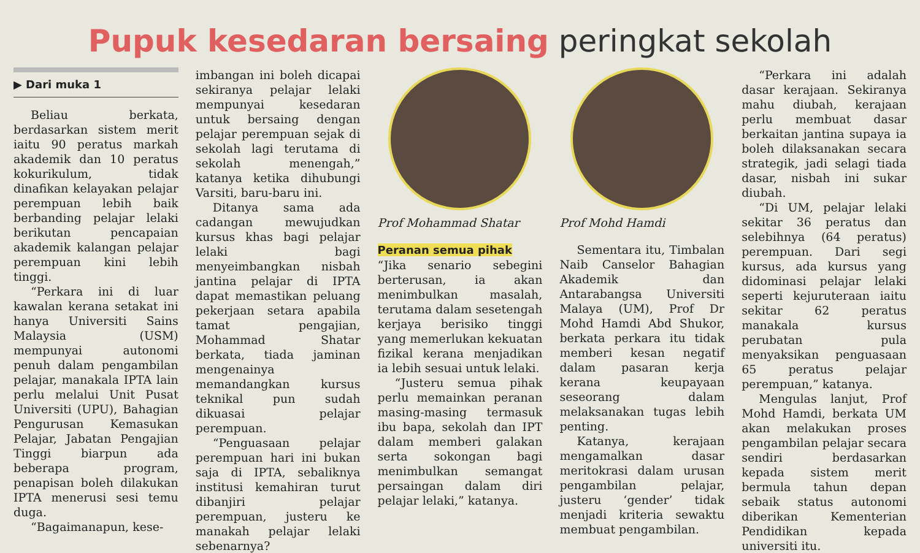Pupuk kesedaran bersaing peringkat sekolah
▶ Dari muka 1
Beliau berkata, berdasarkan sistem merit iaitu 90 peratus markah akademik dan 10 peratus kokurikulum, tidak dinafikan kelayakan pelajar perempuan lebih baik berbanding pelajar lelaki berikutan pencapaian akademik kalangan pelajar perempuan kini lebih tinggi.
“Perkara ini di luar kawalan kerana setakat ini hanya Universiti Sains Malaysia (USM) mempunyai autonomi penuh dalam pengambilan pelajar, manakala IPTA lain perlu melalui Unit Pusat Universiti (UPU), Bahagian Pengurusan Kemasukan Pelajar, Jabatan Pengajian Tinggi biarpun ada beberapa program, penapisan boleh dilakukan IPTA menerusi sesi temu duga.
“Bagaimanapun, kese-
imbangan ini boleh dicapai sekiranya pelajar lelaki mempunyai kesedaran untuk bersaing dengan pelajar perempuan sejak di sekolah lagi terutama di sekolah menengah,” katanya ketika dihubungi Varsiti, baru-baru ini.
Ditanya sama ada cadangan mewujudkan kursus khas bagi pelajar lelaki bagi menyeimbangkan nisbah jantina pelajar di IPTA dapat memastikan peluang pekerjaan setara apabila tamat pengajian, Mohammad Shatar berkata, tiada jaminan mengenainya memandangkan kursus teknikal pun sudah dikuasai pelajar perempuan.
“Penguasaan pelajar perempuan hari ini bukan saja di IPTA, sebaliknya institusi kemahiran turut dibanjiri pelajar perempuan, justeru ke manakah pelajar lelaki sebenarnya?
Prof Mohammad Shatar
Peranan semua pihak
“Jika senario sebegini berterusan, ia akan menimbulkan masalah, terutama dalam sesetengah kerjaya berisiko tinggi yang memerlukan kekuatan fizikal kerana menjadikan ia lebih sesuai untuk lelaki.
“Justeru semua pihak perlu memainkan peranan masing-masing termasuk ibu bapa, sekolah dan IPT dalam memberi galakan serta sokongan bagi menimbulkan semangat persaingan dalam diri pelajar lelaki,” katanya.
Prof Mohd Hamdi
Sementara itu, Timbalan Naib Canselor Bahagian Akademik dan Antarabangsa Universiti Malaya (UM), Prof Dr Mohd Hamdi Abd Shukor, berkata perkara itu tidak memberi kesan negatif dalam pasaran kerja kerana keupayaan seseorang dalam melaksanakan tugas lebih penting.
Katanya, kerajaan mengamalkan dasar meritokrasi dalam urusan pengambilan pelajar, justeru ‘gender’ tidak menjadi kriteria sewaktu membuat pengambilan.
“Perkara ini adalah dasar kerajaan. Sekiranya mahu diubah, kerajaan perlu membuat dasar berkaitan jantina supaya ia boleh dilaksanakan secara strategik, jadi selagi tiada dasar, nisbah ini sukar diubah.
“Di UM, pelajar lelaki sekitar 36 peratus dan selebihnya (64 peratus) perempuan. Dari segi kursus, ada kursus yang didominasi pelajar lelaki seperti kejuruteraan iaitu sekitar 62 peratus manakala kursus perubatan pula menyaksikan penguasaan 65 peratus pelajar perempuan,” katanya.
Mengulas lanjut, Prof Mohd Hamdi, berkata UM akan melakukan proses pengambilan pelajar secara sendiri berdasarkan kepada sistem merit bermula tahun depan sebaik status autonomi diberikan Kementerian Pendidikan kepada universiti itu.